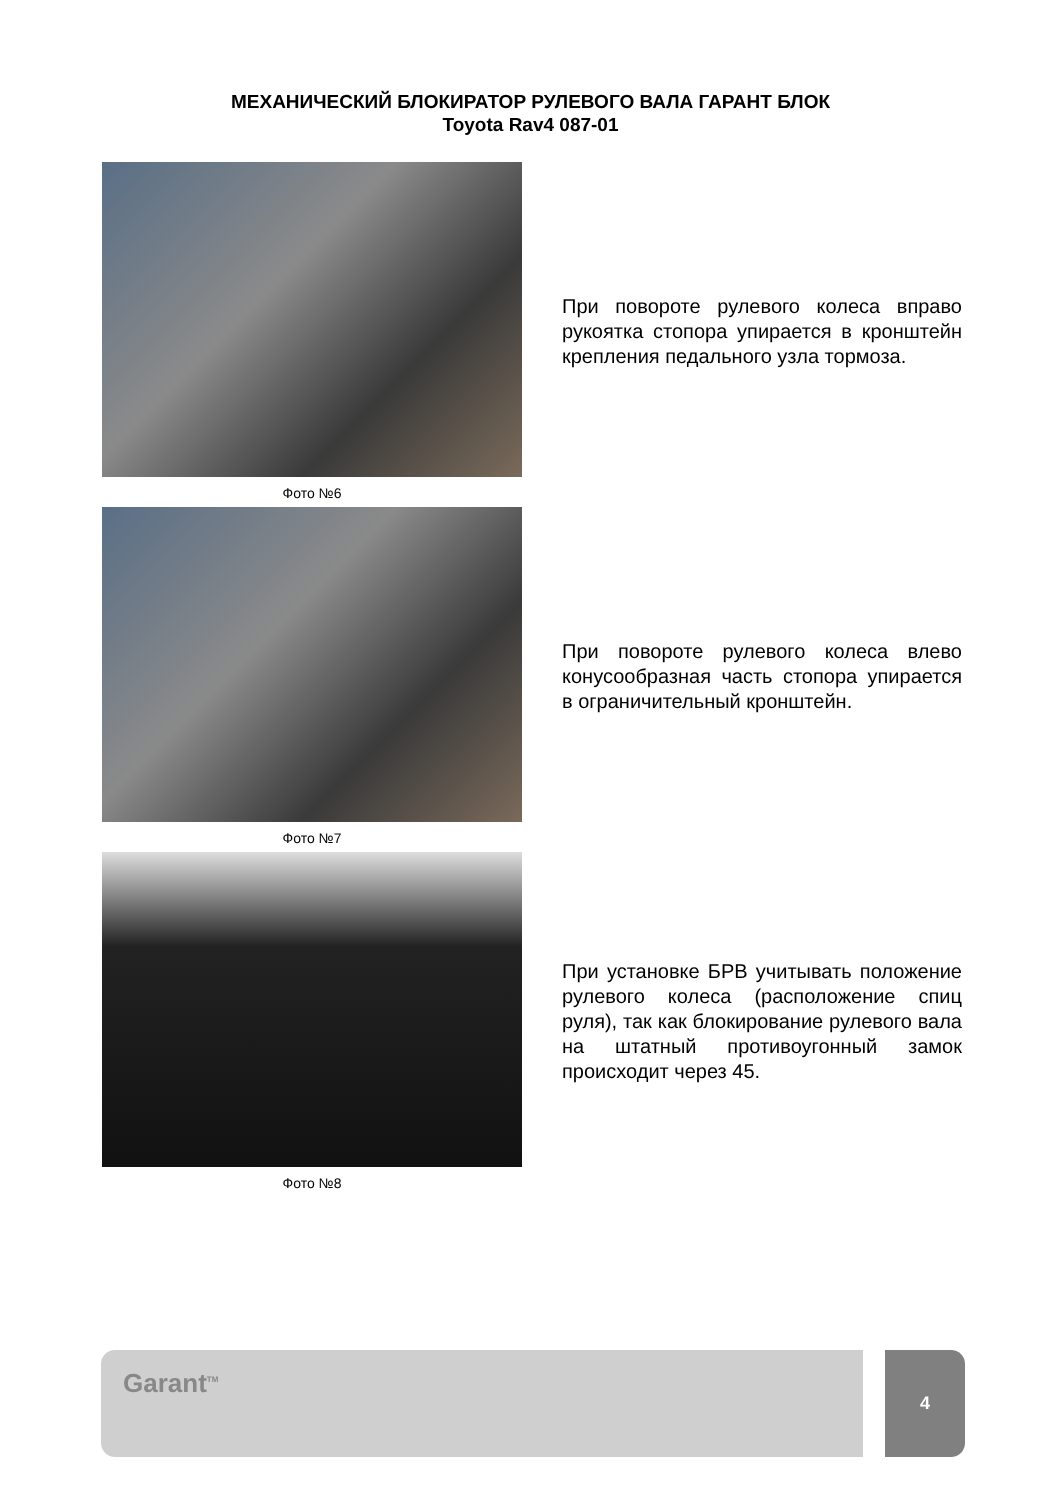МЕХАНИЧЕСКИЙ БЛОКИРАТОР РУЛЕВОГО ВАЛА ГАРАНТ БЛОК
Toyota Rav4 087-01
Фото №6
При повороте рулевого колеса вправо рукоятка стопора упирается в кронштейн крепления педального узла тормоза.
Фото №7
При повороте рулевого колеса влево конусообразная часть стопора упирается в ограничительный кронштейн.
Фото №8
При установке БРВ учитывать положение рулевого колеса (расположение спиц руля), так как блокирование рулевого вала на штатный противоугонный замок происходит через 45.
Garant<sup>TM</sup> 4